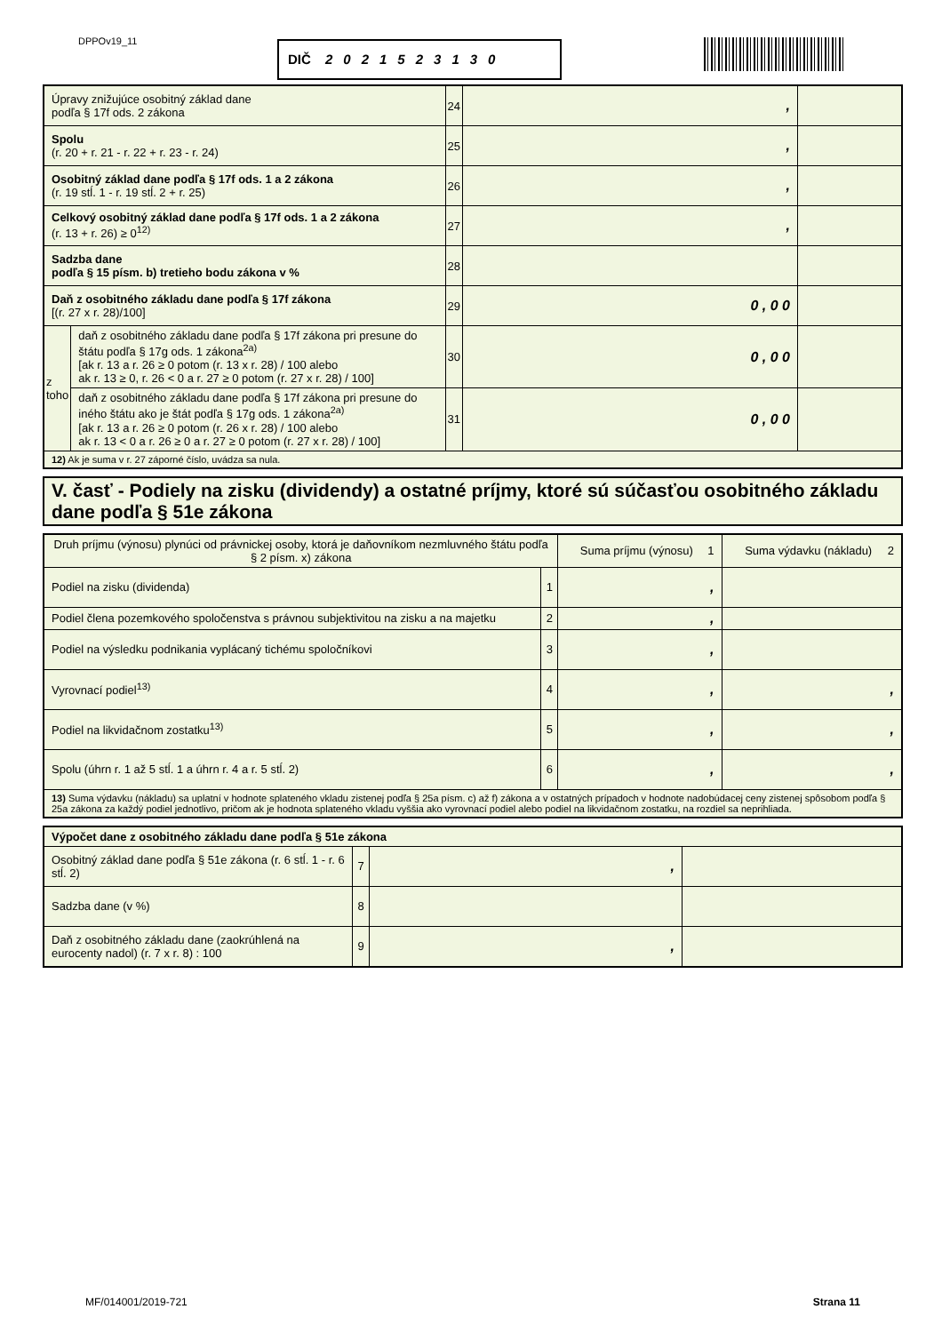DPPOv19_11 DIČ 2021523130
| Úpravy znižujúce osobitný základ dane podľa § 17f ods. 2 zákona | | 24 | , | |
| Spolu (r. 20 + r. 21 - r. 22 + r. 23 - r. 24) | | 25 | , | |
| Osobitný základ dane podľa § 17f ods. 1 a 2 zákona (r. 19 stĺ. 1 - r. 19 stĺ. 2 + r. 25) | | 26 | , | |
| Celkový osobitný základ dane podľa § 17f ods. 1 a 2 zákona (r. 13 + r. 26) ≥ 0<sup>12)</sup> | | 27 | , | |
| Sadzba dane podľa § 15 písm. b) tretieho bodu zákona v % | | 28 | | |
| Daň z osobitného základu dane podľa § 17f zákona [(r. 27 x r. 28)/100] | | 29 | 0 , 0 0 | |
| z toho | daň z osobitného základu dane podľa § 17f zákona pri presune do štátu podľa § 17g ods. 1 zákona<sup>2a)</sup> [ak r. 13 a r. 26 ≥ 0 potom (r. 13 x r. 28) / 100 alebo ak r. 13 ≥ 0, r. 26 < 0 a r. 27 ≥ 0 potom (r. 27 x r. 28) / 100] | 30 | 0 , 0 0 | |
| | daň z osobitného základu dane podľa § 17f zákona pri presune do iného štátu ako je štát podľa § 17g ods. 1 zákona<sup>2a)</sup> [ak r. 13 a r. 26 ≥ 0 potom (r. 26 x r. 28) / 100 alebo ak r. 13 < 0 a r. 26 ≥ 0 a r. 27 ≥ 0 potom (r. 27 x r. 28) / 100] | 31 | 0 , 0 0 | |
| 12) Ak je suma v r. 27 záporné číslo, uvádza sa nula. | | | | |
V. časť - Podiely na zisku (dividendy) a ostatné príjmy, ktoré sú súčasťou osobitného základu dane podľa § 51e zákona
| Druh príjmu (výnosu) plynúci od právnickej osoby, ktorá je daňovníkom nezmluvného štátu podľa § 2 písm. x) zákona | | Suma príjmu (výnosu) 1 | Suma výdavku (nákladu) 2 |
| --- | --- | --- | --- |
| Podiel na zisku (dividenda) | 1 | , | |
| Podiel člena pozemkového spoločenstva s právnou subjektivitou na zisku a na majetku | 2 | , | |
| Podiel na výsledku podnikania vyplácaný tichému spoločníkovi | 3 | , | |
| Vyrovnací podiel<sup>13)</sup> | 4 | , | , |
| Podiel na likvidačnom zostatku<sup>13)</sup> | 5 | , | , |
| Spolu (úhrn r. 1 až 5 stĺ. 1 a úhrn r. 4 a r. 5 stĺ. 2) | 6 | , | , |
| 13) Suma výdavku (nákladu) sa uplatní v hodnote splateného vkladu zistenej podľa § 25a písm. c) až f) zákona a v ostatných prípadoch v hodnote nadobúdacej ceny zistenej spôsobom podľa § 25a zákona za každý podiel jednotlivo, pričom ak je hodnota splateného vkladu vyššia ako vyrovnací podiel alebo podiel na likvidačnom zostatku, na rozdiel sa neprihliada. | | | |
| Výpočet dane z osobitného základu dane podľa § 51e zákona | | | |
| Osobitný základ dane podľa § 51e zákona (r. 6 stĺ. 1 - r. 6 stĺ. 2) | 7 | , | |
| Sadzba dane (v %) | 8 | | |
| Daň z osobitného základu dane (zaokrúhlená na eurocenty nadol) (r. 7 x r. 8) : 100 | 9 | , | |
MF/014001/2019-721 Strana 11